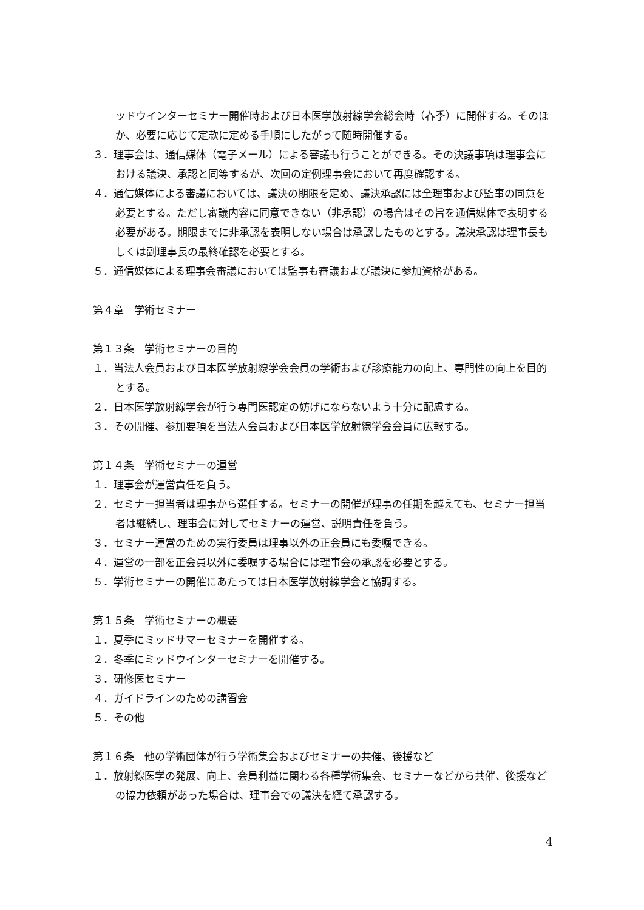ッドウインターセミナー開催時および日本医学放射線学会総会時（春季）に開催する。そのほか、必要に応じて定款に定める手順にしたがって随時開催する。
３．理事会は、通信媒体（電子メール）による審議も行うことができる。その決議事項は理事会における議決、承認と同等するが、次回の定例理事会において再度確認する。
４．通信媒体による審議においては、議決の期限を定め、議決承認には全理事および監事の同意を必要とする。ただし審議内容に同意できない（非承認）の場合はその旨を通信媒体で表明する必要がある。期限までに非承認を表明しない場合は承認したものとする。議決承認は理事長もしくは副理事長の最終確認を必要とする。
５．通信媒体による理事会審議においては監事も審議および議決に参加資格がある。
第４章　学術セミナー
第１３条　学術セミナーの目的
１．当法人会員および日本医学放射線学会会員の学術および診療能力の向上、専門性の向上を目的とする。
２．日本医学放射線学会が行う専門医認定の妨げにならないよう十分に配慮する。
３．その開催、参加要項を当法人会員および日本医学放射線学会会員に広報する。
第１４条　学術セミナーの運営
１．理事会が運営責任を負う。
２．セミナー担当者は理事から選任する。セミナーの開催が理事の任期を越えても、セミナー担当者は継続し、理事会に対してセミナーの運営、説明責任を負う。
３．セミナー運営のための実行委員は理事以外の正会員にも委嘱できる。
４．運営の一部を正会員以外に委嘱する場合には理事会の承認を必要とする。
５．学術セミナーの開催にあたっては日本医学放射線学会と協調する。
第１５条　学術セミナーの概要
１．夏季にミッドサマーセミナーを開催する。
２．冬季にミッドウインターセミナーを開催する。
３．研修医セミナー
４．ガイドラインのための講習会
５．その他
第１６条　他の学術団体が行う学術集会およびセミナーの共催、後援など
１．放射線医学の発展、向上、会員利益に関わる各種学術集会、セミナーなどから共催、後援などの協力依頼があった場合は、理事会での議決を経て承認する。
4